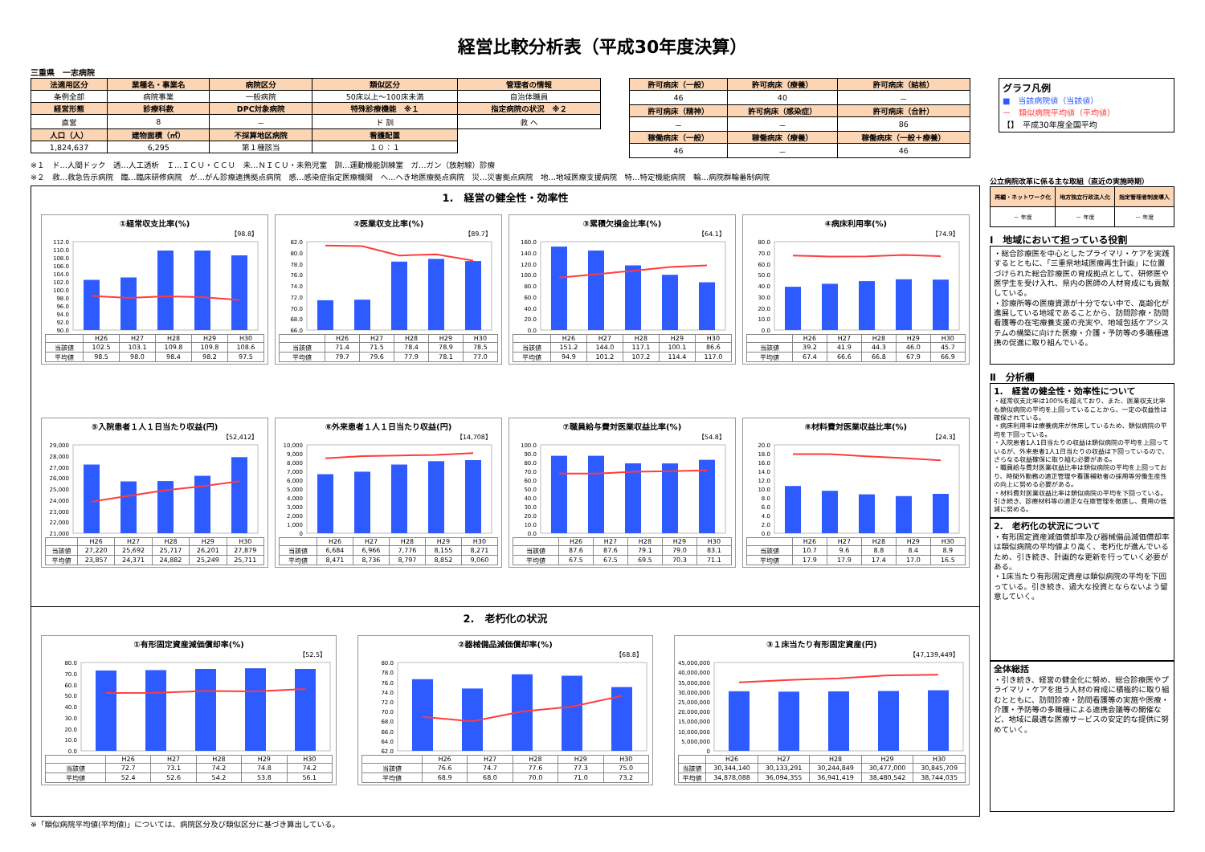経営比較分析表（平成30年度決算）
三重県　一志病院
| 法適用区分 | 業種名・事業名 | 病院区分 | 類似区分 | 管理者の情報 |
| --- | --- | --- | --- | --- |
| 条例全部 | 病院事業 | 一般病院 | 50床以上～100床未満 | 自治体職員 |
| 経営形態 | 診療科数 | DPC対象病院 | 特殊診療機能 ※１ | 指定病院の状況 ※２ |
| 直営 | 8 | － | ド 訓 | 救 へ |
| 人口（人） | 建物面積（㎡） | 不採算地区病院 | 看護配置 | |
| 1,824,637 | 6,295 | 第１種該当 | １０：１ | |
| 許可病床（一般） | 許可病床（療養） | 許可病床（結核） |
| --- | --- | --- |
| 46 | 40 | － |
| 許可病床（精神） | 許可病床（感染症） | 許可病床（合計） |
| － | － | 86 |
| 稼働病床（一般） | 稼働病床（療養） | 稼働病床（一般＋療養） |
| 46 | － | 46 |
グラフ凡例
■　当該病院値（当該値）
ー　類似病院平均値（平均値）
【】　平成30年度全国平均
※１　ド…人間ドック　透…人工透析　Ｉ…ＩＣＵ・ＣＣＵ　未…ＮＩＣＵ・未熟児室　訓…運動機能訓練室　ガ…ガン（放射線）診療
※２　救…救急告示病院　臨…臨床研修病院　が…がん診療連携拠点病院　感…感染症指定医療機関　へ…へき地医療拠点病院　災…災害拠点病院　地…地域医療支援病院　特…特定機能病院　輪…病院群輪番制病院
1.　経営の健全性・効率性
①経常収支比率(%)
【98.8】
112.0
110.0
108.0
106.0
104.0
102.0
100.0
98.0
96.0
94.0
92.0
90.0
| | H26 | H27 | H28 | H29 | H30 |
| --- | --- | --- | --- | --- | --- |
| 当該値 | 102.5 | 103.1 | 109.8 | 109.8 | 108.6 |
| 平均値 | 98.5 | 98.0 | 98.4 | 98.2 | 97.5 |
②医業収支比率(%)
【89.7】
82.0
80.0
78.0
76.0
74.0
72.0
70.0
68.0
66.0
| | H26 | H27 | H28 | H29 | H30 |
| --- | --- | --- | --- | --- | --- |
| 当該値 | 71.4 | 71.5 | 78.4 | 78.9 | 78.5 |
| 平均値 | 79.7 | 79.6 | 77.9 | 78.1 | 77.0 |
③累積欠損金比率(%)
【64.1】
160.0
140.0
120.0
100.0
80.0
60.0
40.0
20.0
0.0
| | H26 | H27 | H28 | H29 | H30 |
| --- | --- | --- | --- | --- | --- |
| 当該値 | 151.2 | 144.0 | 117.1 | 100.1 | 86.6 |
| 平均値 | 94.9 | 101.2 | 107.2 | 114.4 | 117.0 |
④病床利用率(%)
【74.9】
80.0
70.0
60.0
50.0
40.0
30.0
20.0
10.0
0.0
| | H26 | H27 | H28 | H29 | H30 |
| --- | --- | --- | --- | --- | --- |
| 当該値 | 39.2 | 41.9 | 44.3 | 46.0 | 45.7 |
| 平均値 | 67.4 | 66.6 | 66.8 | 67.9 | 66.9 |
⑤入院患者１人１日当たり収益(円)
【52,412】
29,000
28,000
27,000
26,000
25,000
24,000
23,000
22,000
21,000
| | H26 | H27 | H28 | H29 | H30 |
| --- | --- | --- | --- | --- | --- |
| 当該値 | 27,220 | 25,692 | 25,717 | 26,201 | 27,879 |
| 平均値 | 23,857 | 24,371 | 24,882 | 25,249 | 25,711 |
⑥外来患者１人１日当たり収益(円)
【14,708】
10,000
9,000
8,000
7,000
6,000
5,000
4,000
3,000
2,000
1,000
0
| | H26 | H27 | H28 | H29 | H30 |
| --- | --- | --- | --- | --- | --- |
| 当該値 | 6,684 | 6,966 | 7,776 | 8,155 | 8,271 |
| 平均値 | 8,471 | 8,736 | 8,797 | 8,852 | 9,060 |
⑦職員給与費対医業収益比率(%)
【54.8】
100.0
90.0
80.0
70.0
60.0
50.0
40.0
30.0
20.0
10.0
0.0
| | H26 | H27 | H28 | H29 | H30 |
| --- | --- | --- | --- | --- | --- |
| 当該値 | 87.6 | 87.6 | 79.1 | 79.0 | 83.1 |
| 平均値 | 67.5 | 67.5 | 69.5 | 70.3 | 71.1 |
⑧材料費対医業収益比率(%)
【24.3】
20.0
18.0
16.0
14.0
12.0
10.0
8.0
6.0
4.0
2.0
0.0
| | H26 | H27 | H28 | H29 | H30 |
| --- | --- | --- | --- | --- | --- |
| 当該値 | 10.7 | 9.6 | 8.8 | 8.4 | 8.9 |
| 平均値 | 17.9 | 17.9 | 17.4 | 17.0 | 16.5 |
2.　老朽化の状況
①有形固定資産減価償却率(%)
【52.5】
80.0
70.0
60.0
50.0
40.0
30.0
20.0
10.0
0.0
| | H26 | H27 | H28 | H29 | H30 |
| --- | --- | --- | --- | --- | --- |
| 当該値 | 72.7 | 73.1 | 74.2 | 74.8 | 74.2 |
| 平均値 | 52.4 | 52.6 | 54.2 | 53.8 | 56.1 |
②器械備品減価償却率(%)
【68.8】
80.0
78.0
76.0
74.0
72.0
70.0
68.0
66.0
64.0
62.0
| | H26 | H27 | H28 | H29 | H30 |
| --- | --- | --- | --- | --- | --- |
| 当該値 | 76.6 | 74.7 | 77.6 | 77.3 | 75.0 |
| 平均値 | 68.9 | 68.0 | 70.0 | 71.0 | 73.2 |
③１床当たり有形固定資産(円)
【47,139,449】
45,000,000
40,000,000
35,000,000
30,000,000
25,000,000
20,000,000
15,000,000
10,000,000
5,000,000
0
| | H26 | H27 | H28 | H29 | H30 |
| --- | --- | --- | --- | --- | --- |
| 当該値 | 30,344,140 | 30,133,291 | 30,244,849 | 30,477,000 | 30,845,709 |
| 平均値 | 34,878,088 | 36,094,355 | 36,941,419 | 38,480,542 | 38,744,035 |
公立病院改革に係る主な取組（直近の実施時期）
| 再編・ネットワーク化 | 地方独立行政法人化 | 指定管理者制度導入 |
| --- | --- | --- |
| － 年度 | － 年度 | － 年度 |
Ⅰ　地域において担っている役割
・総合診療医を中心としたプライマリ・ケアを実践するとともに、「三重県地域医療再生計画」に位置づけられた総合診療医の育成拠点として、研修医や医学生を受け入れ、県内の医師の人材育成にも貢献している。
・診療所等の医療資源が十分でない中で、高齢化が進展している地域であることから、訪問診療・訪問看護等の在宅療養支援の充実や、地域包括ケアシステムの構築に向けた医療・介護・予防等の多職種連携の促進に取り組んでいる。
Ⅱ　分析欄
1.　経営の健全性・効率性について
・経常収支比率は100%を超えており、また、医業収支比率も類似病院の平均を上回っていることから、一定の収益性は確保されている。
・病床利用率は療養病床が休床しているため、類似病院の平均を下回っている。
・入院患者1人1日当たりの収益は類似病院の平均を上回っているが、外来患者1人1日当たりの収益は下回っているので、さらなる収益確保に取り組む必要がある。
・職員給与費対医業収益比率は類似病院の平均を上回っており、時間外勤務の適正管理や看護補助者の採用等労働生産性の向上に努める必要がある。
・材料費対医業収益比率は類似病院の平均を下回っている。引き続き、診療材料等の適正な在庫管理を徹底し、費用の低減に努める。
2.　老朽化の状況について
・有形固定資産減価償却率及び器械備品減価償却率は類似病院の平均値より高く、老朽化が進んでいるため、引き続き、計画的な更新を行っていく必要がある。
・1床当たり有形固定資産は類似病院の平均を下回っている。引き続き、過大な投資とならないよう留意していく。
全体総括
・引き続き、経営の健全化に努め、総合診療医やプライマリ・ケアを担う人材の育成に積極的に取り組むとともに、訪問診療・訪問看護等の実施や医療・介護・予防等の多職種による連携会議等の開催など、地域に最適な医療サービスの安定的な提供に努めていく。
※「類似病院平均値(平均値)」については、病院区分及び類似区分に基づき算出している。